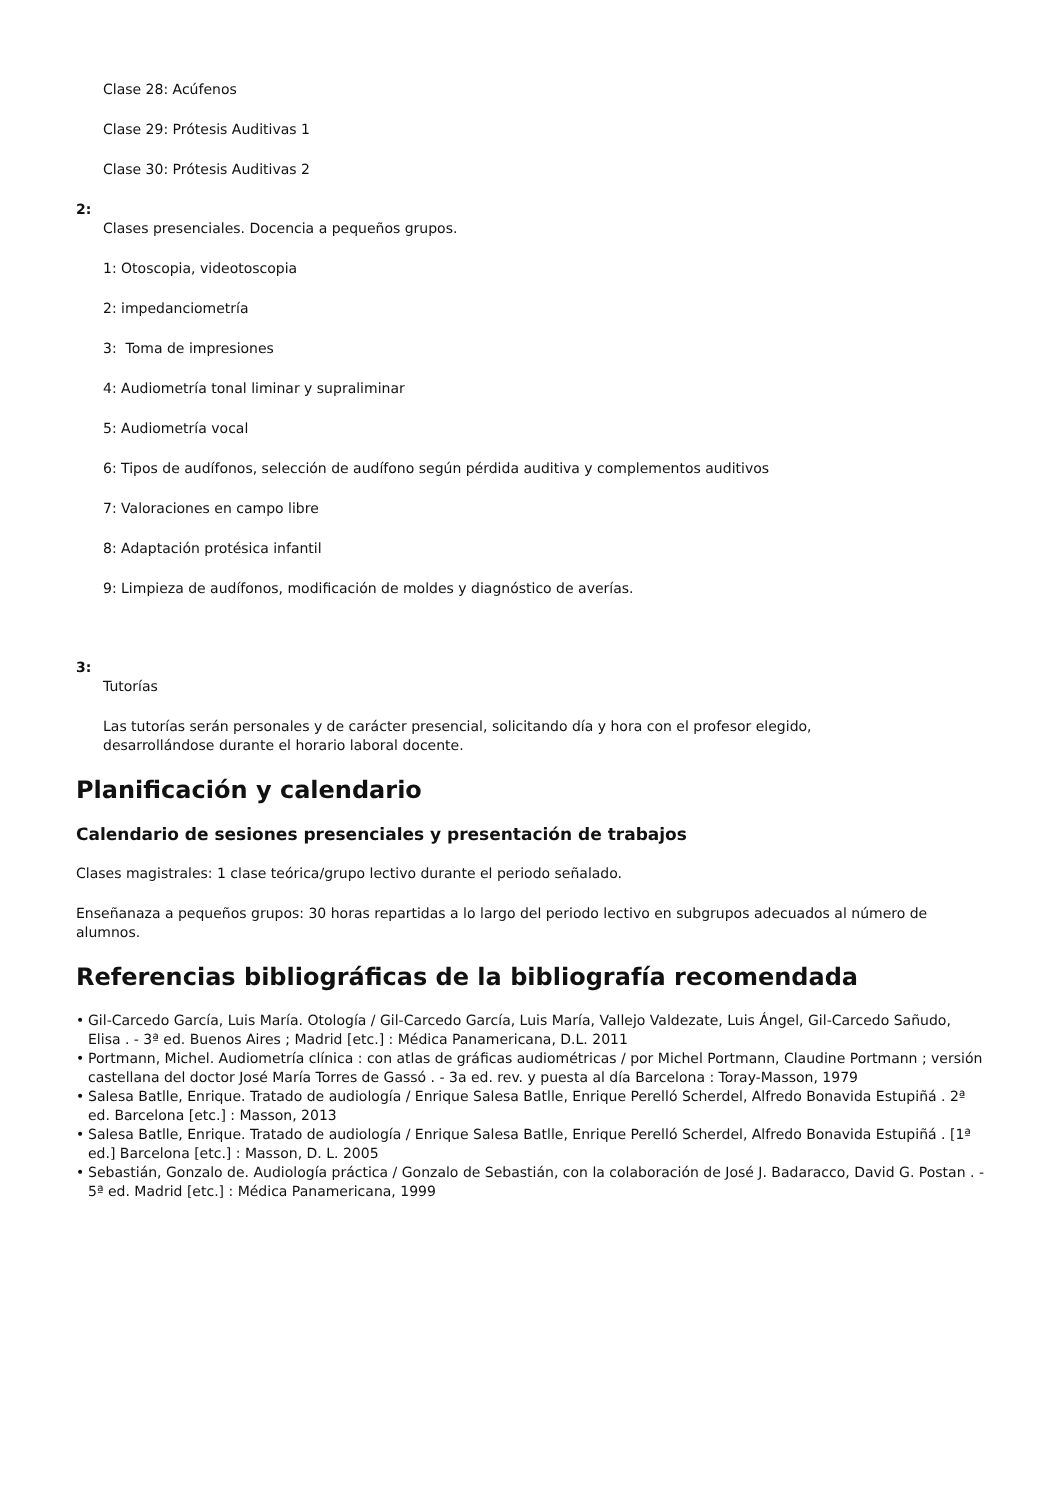Clase 28: Acúfenos
Clase 29: Prótesis Auditivas 1
Clase 30: Prótesis Auditivas 2
2:
Clases presenciales. Docencia a pequeños grupos.
1: Otoscopia, videotoscopia
2: impedanciometría
3: Toma de impresiones
4: Audiometría tonal liminar y supraliminar
5: Audiometría vocal
6: Tipos de audífonos, selección de audífono según pérdida auditiva y complementos auditivos
7: Valoraciones en campo libre
8: Adaptación protésica infantil
9: Limpieza de audífonos, modificación de moldes y diagnóstico de averías.
3:
Tutorías
Las tutorías serán personales y de carácter presencial, solicitando día y hora con el profesor elegido,
desarrollándose durante el horario laboral docente.
Planificación y calendario
Calendario de sesiones presenciales y presentación de trabajos
Clases magistrales: 1 clase teórica/grupo lectivo durante el periodo señalado.
Enseñanaza a pequeños grupos: 30 horas repartidas a lo largo del periodo lectivo en subgrupos adecuados al número de alumnos.
Referencias bibliográficas de la bibliografía recomendada
• Gil-Carcedo García, Luis María. Otología / Gil-Carcedo García, Luis María, Vallejo Valdezate, Luis Ángel, Gil-Carcedo Sañudo, Elisa . - 3ª ed. Buenos Aires ; Madrid [etc.] : Médica Panamericana, D.L. 2011
• Portmann, Michel. Audiometría clínica : con atlas de gráficas audiométricas / por Michel Portmann, Claudine Portmann ; versión castellana del doctor José María Torres de Gassó . - 3a ed. rev. y puesta al día Barcelona : Toray-Masson, 1979
• Salesa Batlle, Enrique. Tratado de audiología / Enrique Salesa Batlle, Enrique Perelló Scherdel, Alfredo Bonavida Estupiñá . 2ª ed. Barcelona [etc.] : Masson, 2013
• Salesa Batlle, Enrique. Tratado de audiología / Enrique Salesa Batlle, Enrique Perelló Scherdel, Alfredo Bonavida Estupiñá . [1ª ed.] Barcelona [etc.] : Masson, D. L. 2005
• Sebastián, Gonzalo de. Audiología práctica / Gonzalo de Sebastián, con la colaboración de José J. Badaracco, David G. Postan . - 5ª ed. Madrid [etc.] : Médica Panamericana, 1999